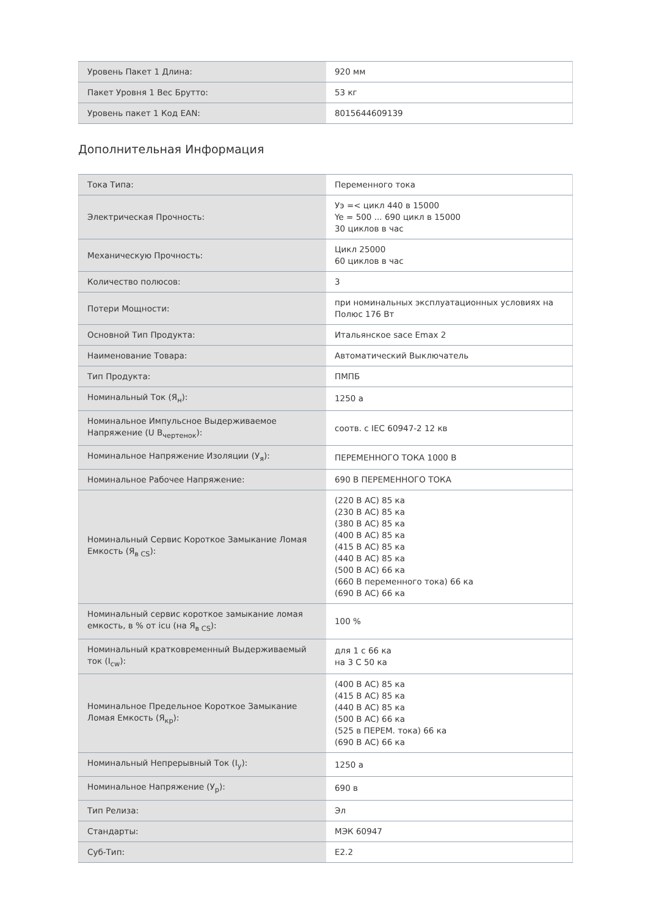| Уровень Пакет 1 Длина: | 920 мм |
| Пакет Уровня 1 Вес Брутто: | 53 кг |
| Уровень пакет 1 Код EAN: | 8015644609139 |
Дополнительная Информация
| Тока Типа: | Переменного тока |
| Электрическая Прочность: | Уэ =< цикл 440 в 15000 Ye = 500 ... 690 цикл в 15000 30 циклов в час |
| Механическую Прочность: | Цикл 25000 60 циклов в час |
| Количество полюсов: | 3 |
| Потери Мощности: | при номинальных эксплуатационных условиях на Полюс 176 Вт |
| Основной Тип Продукта: | Итальянское sace Emax 2 |
| Наименование Товара: | Автоматический Выключатель |
| Тип Продукта: | ПМПБ |
| Номинальный Ток (Я<sub>н</sub>): | 1250 а |
| Номинальное Импульсное Выдерживаемое Напряжение (U В<sub>чертенок</sub>): | соотв. с IEC 60947-2 12 кв |
| Номинальное Напряжение Изоляции (У<sub>я</sub>): | ПЕРЕМЕННОГО ТОКА 1000 В |
| Номинальное Рабочее Напряжение: | 690 В ПЕРЕМЕННОГО ТОКА |
| Номинальный Сервис Короткое Замыкание Ломая Емкость (Я<sub>в CS</sub>): | (220 В АС) 85 ка (230 В АС) 85 ка (380 В АС) 85 ка (400 В АС) 85 ка (415 В АС) 85 ка (440 В АС) 85 ка (500 В АС) 66 ка (660 В переменного тока) 66 ка (690 В АС) 66 ка |
| Номинальный сервис короткое замыкание ломая емкость, в % от icu (на Я<sub>в CS</sub>): | 100 % |
| Номинальный кратковременный Выдерживаемый ток (I<sub>cw</sub>): | для 1 с 66 ка на 3 С 50 ка |
| Номинальное Предельное Короткое Замыкание Ломая Емкость (Я<sub>кр</sub>): | (400 В АС) 85 ка (415 В АС) 85 ка (440 В АС) 85 ка (500 В АС) 66 ка (525 в ПЕРЕМ. тока) 66 ка (690 В АС) 66 ка |
| Номинальный Непрерывный Ток (I<sub>y</sub>): | 1250 а |
| Номинальное Напряжение (У<sub>р</sub>): | 690 в |
| Тип Релиза: | Эл |
| Стандарты: | МЭК 60947 |
| Суб-Тип: | E2.2 |